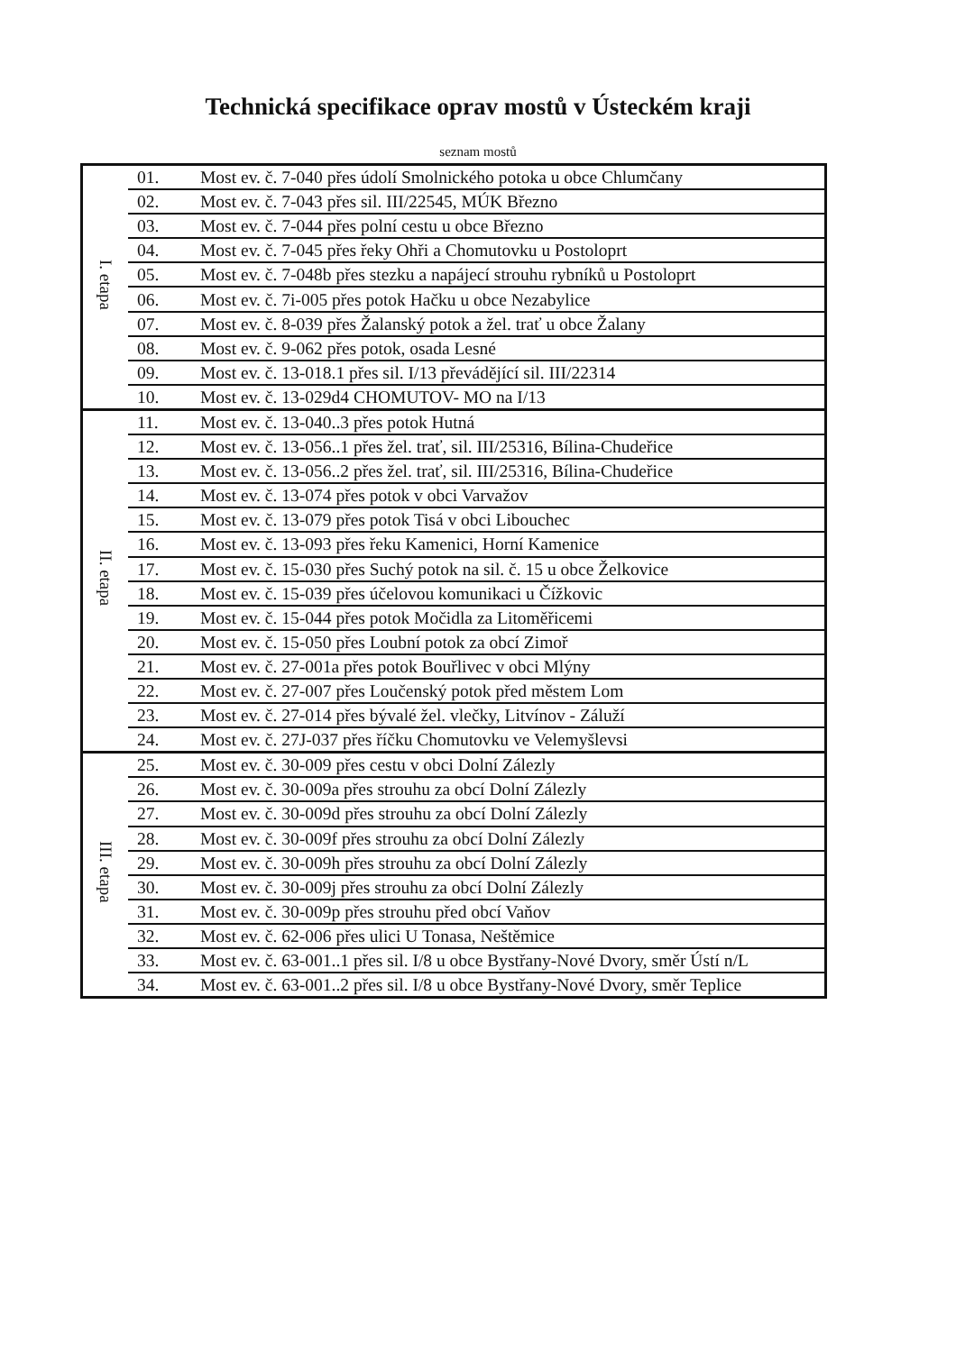Technická specifikace oprav mostů v Ústeckém kraji
seznam mostů
| I. etapa | 01. | Most ev. č. 7-040 přes údolí Smolnického potoka u obce Chlumčany |
| | 02. | Most ev. č. 7-043 přes sil. III/22545, MÚK Březno |
| | 03. | Most ev. č. 7-044 přes polní cestu u obce Březno |
| | 04. | Most ev. č. 7-045 přes řeky Ohři a Chomutovku u Postoloprt |
| | 05. | Most ev. č. 7-048b přes stezku a napájecí strouhu rybníků u Postoloprt |
| | 06. | Most ev. č. 7i-005 přes potok Hačku u obce Nezabylice |
| | 07. | Most ev. č. 8-039 přes Žalanský potok a žel. trať u obce Žalany |
| | 08. | Most ev. č. 9-062 přes potok, osada Lesné |
| | 09. | Most ev. č. 13-018.1 přes sil. I/13 převádějící sil. III/22314 |
| | 10. | Most ev. č. 13-029d4 CHOMUTOV- MO na I/13 |
| II. etapa | 11. | Most ev. č. 13-040..3 přes potok Hutná |
| | 12. | Most ev. č. 13-056..1 přes žel. trať, sil. III/25316, Bílina-Chudeřice |
| | 13. | Most ev. č. 13-056..2 přes žel. trať, sil. III/25316, Bílina-Chudeřice |
| | 14. | Most ev. č. 13-074 přes potok v obci Varvažov |
| | 15. | Most ev. č. 13-079 přes potok Tisá v obci Libouchec |
| | 16. | Most ev. č. 13-093 přes řeku Kamenici, Horní Kamenice |
| | 17. | Most ev. č. 15-030 přes Suchý potok na sil. č. 15 u obce Želkovice |
| | 18. | Most ev. č. 15-039 přes účelovou komunikaci u Čížkovic |
| | 19. | Most ev. č. 15-044 přes potok Močidla za Litoměřicemi |
| | 20. | Most ev. č. 15-050 přes Loubní potok za obcí Zimoř |
| | 21. | Most ev. č. 27-001a přes potok Bouřlivec v obci Mlýny |
| | 22. | Most ev. č. 27-007 přes Loučenský potok před městem Lom |
| | 23. | Most ev. č. 27-014 přes bývalé žel. vlečky, Litvínov - Záluží |
| | 24. | Most ev. č. 27J-037 přes říčku Chomutovku ve Velemyšlevsi |
| III. etapa | 25. | Most ev. č. 30-009 přes cestu v obci Dolní Zálezly |
| | 26. | Most ev. č. 30-009a přes strouhu za obcí Dolní Zálezly |
| | 27. | Most ev. č. 30-009d přes strouhu za obcí Dolní Zálezly |
| | 28. | Most ev. č. 30-009f přes strouhu za obcí Dolní Zálezly |
| | 29. | Most ev. č. 30-009h přes strouhu za obcí Dolní Zálezly |
| | 30. | Most ev. č. 30-009j přes strouhu za obcí Dolní Zálezly |
| | 31. | Most ev. č. 30-009p přes strouhu před obcí Vaňov |
| | 32. | Most ev. č. 62-006 přes ulici U Tonasa, Neštěmice |
| | 33. | Most ev. č. 63-001..1 přes sil. I/8 u obce Bystřany-Nové Dvory, směr Ústí n/L |
| | 34. | Most ev. č. 63-001..2 přes sil. I/8 u obce Bystřany-Nové Dvory, směr Teplice |